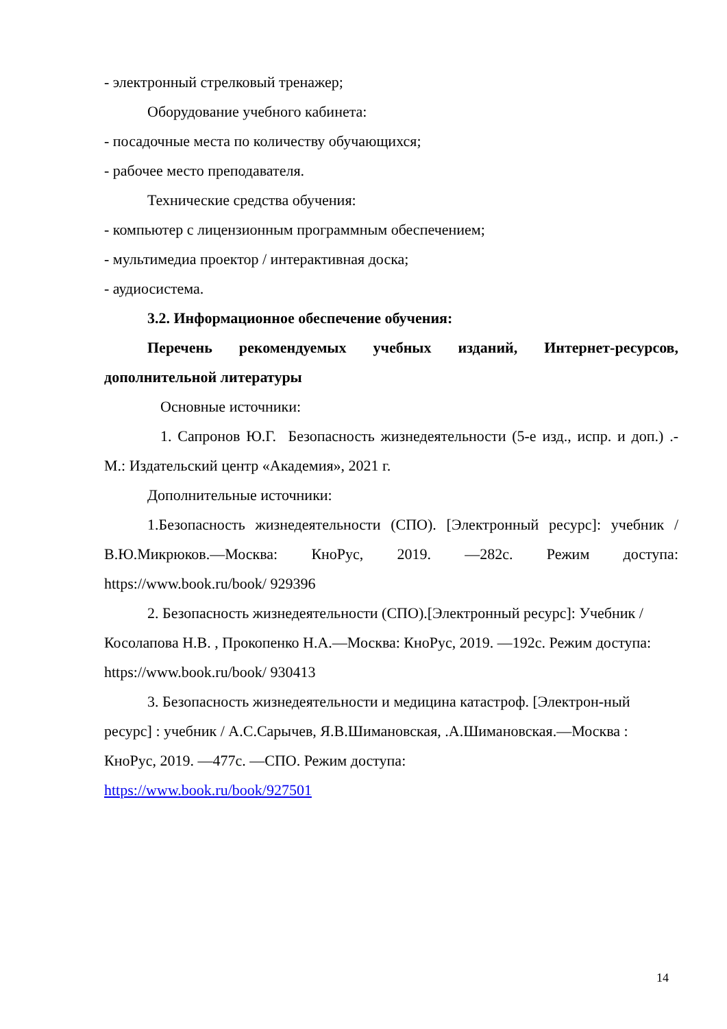- электронный стрелковый тренажер;
Оборудование учебного кабинета:
- посадочные места по количеству обучающихся;
- рабочее место преподавателя.
Технические средства обучения:
- компьютер с лицензионным программным обеспечением;
- мультимедиа проектор / интерактивная доска;
- аудиосистема.
3.2. Информационное обеспечение обучения:
Перечень рекомендуемых учебных изданий, Интернет-ресурсов, дополнительной литературы
Основные источники:
1. Сапронов Ю.Г. Безопасность жизнедеятельности (5-е изд., испр. и доп.) .- М.: Издательский центр «Академия», 2021 г.
Дополнительные источники:
1.Безопасность жизнедеятельности (СПО). [Электронный ресурс]: учебник / В.Ю.Микрюков.—Москва: КноРус, 2019. —282с. Режим доступа: https://www.book.ru/book/ 929396
2. Безопасность жизнедеятельности (СПО).[Электронный ресурс]: Учебник / Косолапова Н.В. , Прокопенко Н.А.—Москва: КноРус, 2019. —192с. Режим доступа: https://www.book.ru/book/ 930413
3. Безопасность жизнедеятельности и медицина катастроф. [Электрон-ный ресурс] : учебник / А.С.Сарычев, Я.В.Шимановская, .А.Шимановская.—Москва : КноРус, 2019. —477с. —СПО. Режим доступа:
https://www.book.ru/book/927501
14